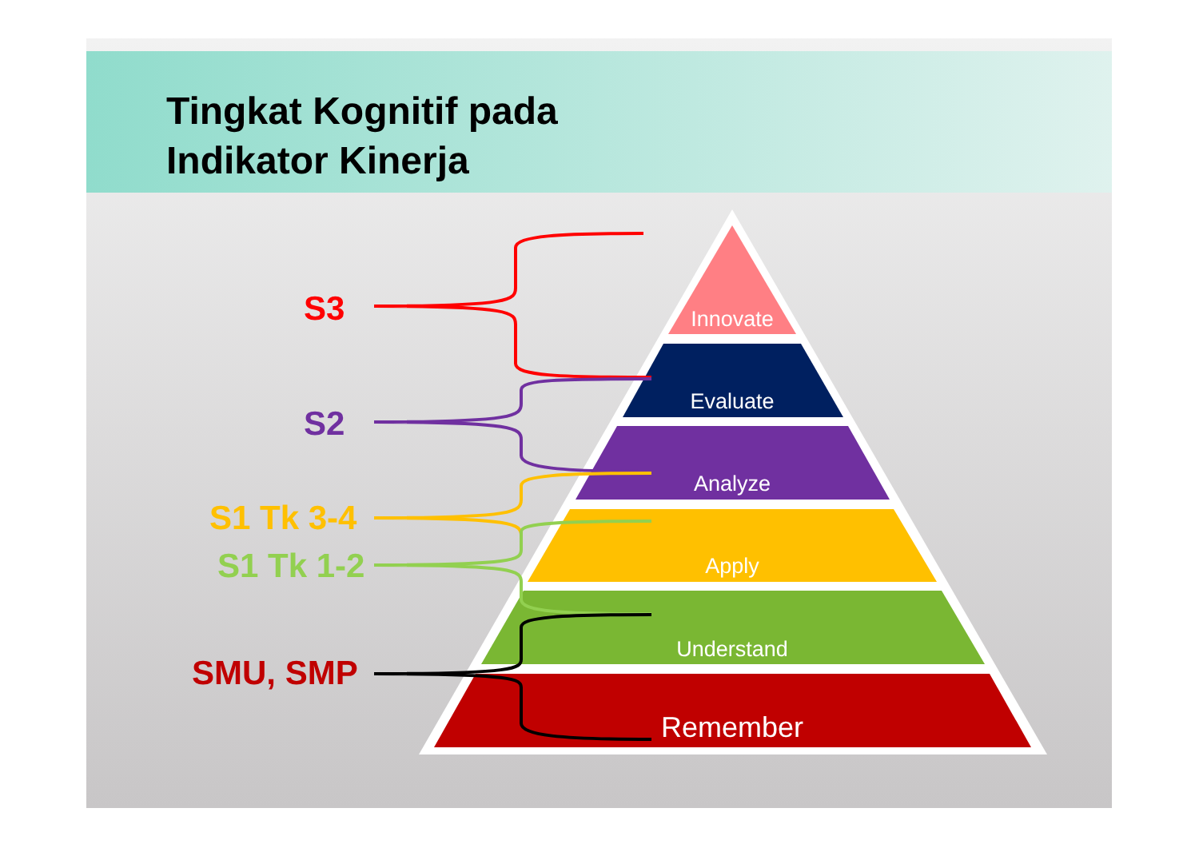Tingkat Kognitif pada
Indikator Kinerja
Innovate
Evaluate
Analyze
Apply
Understand
Remember
S3
S2
S1 Tk 3-4
S1 Tk 1-2
SMU, SMP